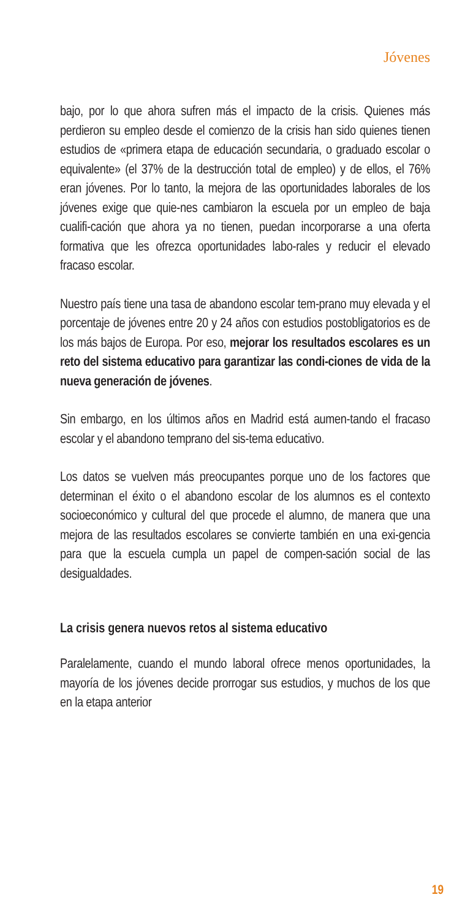Jóvenes
bajo, por lo que ahora sufren más el impacto de la crisis. Quienes más perdieron su empleo desde el comienzo de la crisis han sido quienes tienen estudios de «primera etapa de educación secundaria, o graduado escolar o equivalente» (el 37% de la destrucción total de empleo) y de ellos, el 76% eran jóvenes. Por lo tanto, la mejora de las oportunidades laborales de los jóvenes exige que quie-nes cambiaron la escuela por un empleo de baja cualifi-cación que ahora ya no tienen, puedan incorporarse a una oferta formativa que les ofrezca oportunidades labo-rales y reducir el elevado fracaso escolar.
Nuestro país tiene una tasa de abandono escolar tem-prano muy elevada y el porcentaje de jóvenes entre 20 y 24 años con estudios postobligatorios es de los más bajos de Europa. Por eso, mejorar los resultados escolares es un reto del sistema educativo para garantizar las condi-ciones de vida de la nueva generación de jóvenes.
Sin embargo, en los últimos años en Madrid está aumen-tando el fracaso escolar y el abandono temprano del sis-tema educativo.
Los datos se vuelven más preocupantes porque uno de los factores que determinan el éxito o el abandono escolar de los alumnos es el contexto socioeconómico y cultural del que procede el alumno, de manera que una mejora de las resultados escolares se convierte también en una exi-gencia para que la escuela cumpla un papel de compen-sación social de las desigualdades.
La crisis genera nuevos retos al sistema educativo
Paralelamente, cuando el mundo laboral ofrece menos oportunidades, la mayoría de los jóvenes decide prorrogar sus estudios, y muchos de los que en la etapa anterior
19